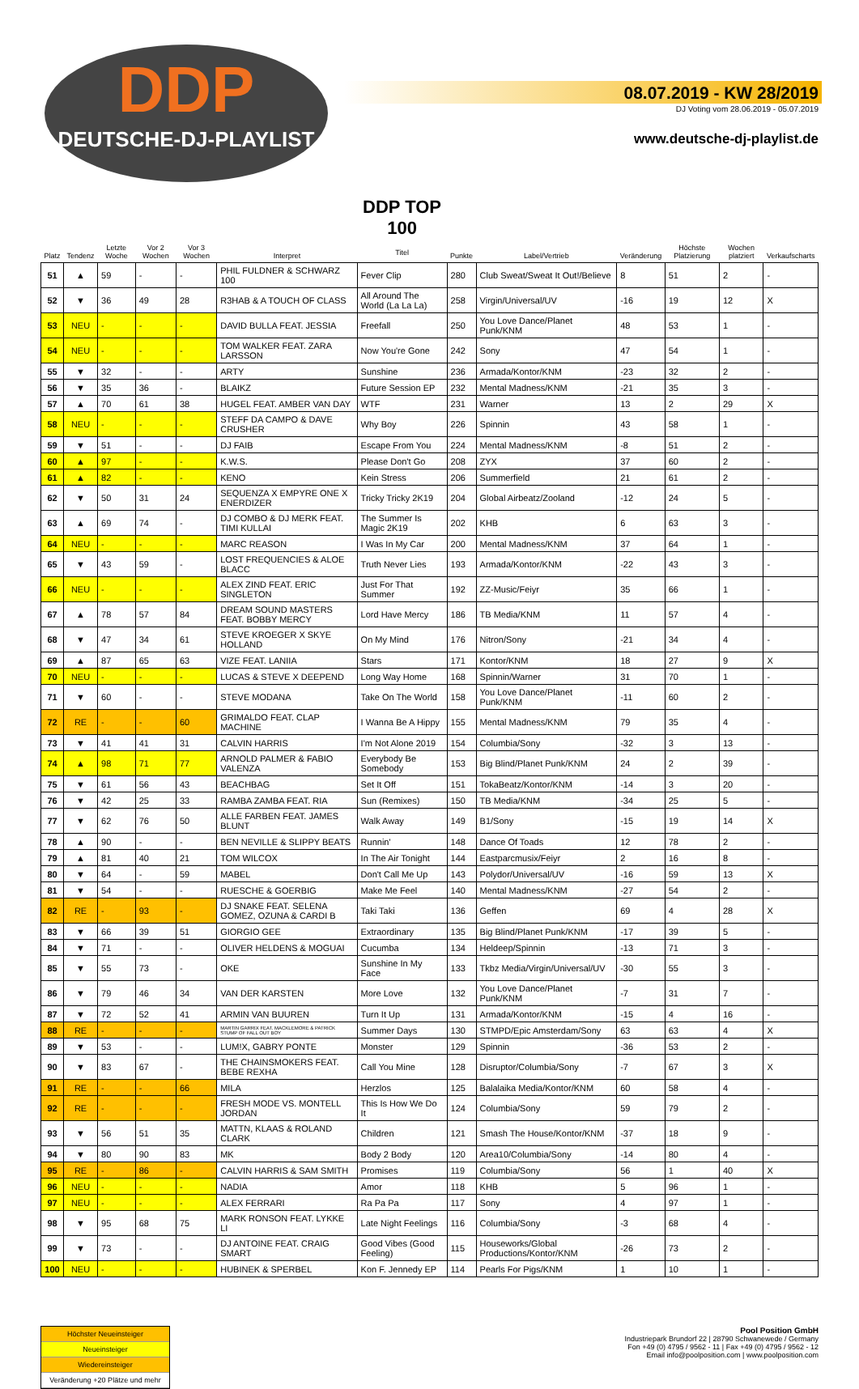DDP
DEUTSCHE-DJ-PLAYLIST
08.07.2019 - KW 28/2019
DJ Voting vom 28.06.2019 - 05.07.2019
www.deutsche-dj-playlist.de
| Platz | Tendenz | Letzte Woche | Vor 2 Wochen | Vor 3 Wochen | Interpret | DDP TOP 100 Titel | Punkte | Label/Vertrieb | Veränderung | Höchste Platzierung | Wochen platziert | Verkaufscharts |
| --- | --- | --- | --- | --- | --- | --- | --- | --- | --- | --- | --- | --- |
| 51 | ▲ | 59 | - | - | PHIL FULDNER & SCHWARZ 100 | Fever Clip | 280 | Club Sweat/Sweat It Out!/Believe | 8 | 51 | 2 | - |
| 52 | ▼ | 36 | 49 | 28 | R3HAB & A TOUCH OF CLASS | All Around The World (La La La) | 258 | Virgin/Universal/UV | -16 | 19 | 12 | X |
| 53 | NEU | - | - | - | DAVID BULLA FEAT. JESSIA | Freefall | 250 | You Love Dance/Planet Punk/KNM | 48 | 53 | 1 | - |
| 54 | NEU | - | - | - | TOM WALKER FEAT. ZARA LARSSON | Now You're Gone | 242 | Sony | 47 | 54 | 1 | - |
| 55 | ▼ | 32 | - | - | ARTY | Sunshine | 236 | Armada/Kontor/KNM | -23 | 32 | 2 | - |
| 56 | ▼ | 35 | 36 | - | BLAIKZ | Future Session EP | 232 | Mental Madness/KNM | -21 | 35 | 3 | - |
| 57 | ▲ | 70 | 61 | 38 | HUGEL FEAT. AMBER VAN DAY | WTF | 231 | Warner | 13 | 2 | 29 | X |
| 58 | NEU | - | - | - | STEFF DA CAMPO & DAVE CRUSHER | Why Boy | 226 | Spinnin | 43 | 58 | 1 | - |
| 59 | ▼ | 51 | - | - | DJ FAIB | Escape From You | 224 | Mental Madness/KNM | -8 | 51 | 2 | - |
| 60 | ▲ | 97 | - | - | K.W.S. | Please Don't Go | 208 | ZYX | 37 | 60 | 2 | - |
| 61 | ▲ | 82 | - | - | KENO | Kein Stress | 206 | Summerfield | 21 | 61 | 2 | - |
| 62 | ▼ | 50 | 31 | 24 | SEQUENZA X EMPYRE ONE X ENERDIZER | Tricky Tricky 2K19 | 204 | Global Airbeatz/Zooland | -12 | 24 | 5 | - |
| 63 | ▲ | 69 | 74 | - | DJ COMBO & DJ MERK FEAT. TIMI KULLAI | The Summer Is Magic 2K19 | 202 | KHB | 6 | 63 | 3 | - |
| 64 | NEU | - | - | - | MARC REASON | I Was In My Car | 200 | Mental Madness/KNM | 37 | 64 | 1 | - |
| 65 | ▼ | 43 | 59 | - | LOST FREQUENCIES & ALOE BLACC | Truth Never Lies | 193 | Armada/Kontor/KNM | -22 | 43 | 3 | - |
| 66 | NEU | - | - | - | ALEX ZIND FEAT. ERIC SINGLETON | Just For That Summer | 192 | ZZ-Music/Feiyr | 35 | 66 | 1 | - |
| 67 | ▲ | 78 | 57 | 84 | DREAM SOUND MASTERS FEAT. BOBBY MERCY | Lord Have Mercy | 186 | TB Media/KNM | 11 | 57 | 4 | - |
| 68 | ▼ | 47 | 34 | 61 | STEVE KROEGER X SKYE HOLLAND | On My Mind | 176 | Nitron/Sony | -21 | 34 | 4 | - |
| 69 | ▲ | 87 | 65 | 63 | VIZE FEAT. LANIIA | Stars | 171 | Kontor/KNM | 18 | 27 | 9 | X |
| 70 | NEU | - | - | - | LUCAS & STEVE X DEEPEND | Long Way Home | 168 | Spinnin/Warner | 31 | 70 | 1 | - |
| 71 | ▼ | 60 | - | - | STEVE MODANA | Take On The World | 158 | You Love Dance/Planet Punk/KNM | -11 | 60 | 2 | - |
| 72 | RE | - | - | 60 | GRIMALDO FEAT. CLAP MACHINE | I Wanna Be A Hippy | 155 | Mental Madness/KNM | 79 | 35 | 4 | - |
| 73 | ▼ | 41 | 41 | 31 | CALVIN HARRIS | I'm Not Alone 2019 | 154 | Columbia/Sony | -32 | 3 | 13 | - |
| 74 | ▲ | 98 | 71 | 77 | ARNOLD PALMER & FABIO VALENZA | Everybody Be Somebody | 153 | Big Blind/Planet Punk/KNM | 24 | 2 | 39 | - |
| 75 | ▼ | 61 | 56 | 43 | BEACHBAG | Set It Off | 151 | TokaBeatz/Kontor/KNM | -14 | 3 | 20 | - |
| 76 | ▼ | 42 | 25 | 33 | RAMBA ZAMBA FEAT. RIA | Sun (Remixes) | 150 | TB Media/KNM | -34 | 25 | 5 | - |
| 77 | ▼ | 62 | 76 | 50 | ALLE FARBEN FEAT. JAMES BLUNT | Walk Away | 149 | B1/Sony | -15 | 19 | 14 | X |
| 78 | ▲ | 90 | - | - | BEN NEVILLE & SLIPPY BEATS | Runnin' | 148 | Dance Of Toads | 12 | 78 | 2 | - |
| 79 | ▲ | 81 | 40 | 21 | TOM WILCOX | In The Air Tonight | 144 | Eastparcmusix/Feiyr | 2 | 16 | 8 | - |
| 80 | ▼ | 64 | - | 59 | MABEL | Don't Call Me Up | 143 | Polydor/Universal/UV | -16 | 59 | 13 | X |
| 81 | ▼ | 54 | - | - | RUESCHE & GOERBIG | Make Me Feel | 140 | Mental Madness/KNM | -27 | 54 | 2 | - |
| 82 | RE | - | 93 | - | DJ SNAKE FEAT. SELENA GOMEZ, OZUNA & CARDI B | Taki Taki | 136 | Geffen | 69 | 4 | 28 | X |
| 83 | ▼ | 66 | 39 | 51 | GIORGIO GEE | Extraordinary | 135 | Big Blind/Planet Punk/KNM | -17 | 39 | 5 | - |
| 84 | ▼ | 71 | - | - | OLIVER HELDENS & MOGUAI | Cucumba | 134 | Heldeep/Spinnin | -13 | 71 | 3 | - |
| 85 | ▼ | 55 | 73 | - | OKE | Sunshine In My Face | 133 | Tkbz Media/Virgin/Universal/UV | -30 | 55 | 3 | - |
| 86 | ▼ | 79 | 46 | 34 | VAN DER KARSTEN | More Love | 132 | You Love Dance/Planet Punk/KNM | -7 | 31 | 7 | - |
| 87 | ▼ | 72 | 52 | 41 | ARMIN VAN BUUREN | Turn It Up | 131 | Armada/Kontor/KNM | -15 | 4 | 16 | - |
| 88 | RE | - | - | - | MARTIN GARRIX FEAT. MACKLEMORE & PATRICK STUMP OF FALL OUT BOY | Summer Days | 130 | STMPD/Epic Amsterdam/Sony | 63 | 63 | 4 | X |
| 89 | ▼ | 53 | - | - | LUM!X, GABRY PONTE | Monster | 129 | Spinnin | -36 | 53 | 2 | - |
| 90 | ▼ | 83 | 67 | - | THE CHAINSMOKERS FEAT. BEBE REXHA | Call You Mine | 128 | Disruptor/Columbia/Sony | -7 | 67 | 3 | X |
| 91 | RE | - | - | 66 | MILA | Herzlos | 125 | Balalaika Media/Kontor/KNM | 60 | 58 | 4 | - |
| 92 | RE | - | - | - | FRESH MODE VS. MONTELL JORDAN | This Is How We Do It | 124 | Columbia/Sony | 59 | 79 | 2 | - |
| 93 | ▼ | 56 | 51 | 35 | MATTN, KLAAS & ROLAND CLARK | Children | 121 | Smash The House/Kontor/KNM | -37 | 18 | 9 | - |
| 94 | ▼ | 80 | 90 | 83 | MK | Body 2 Body | 120 | Area10/Columbia/Sony | -14 | 80 | 4 | - |
| 95 | RE | - | 86 | - | CALVIN HARRIS & SAM SMITH | Promises | 119 | Columbia/Sony | 56 | 1 | 40 | X |
| 96 | NEU | - | - | - | NADIA | Amor | 118 | KHB | 5 | 96 | 1 | - |
| 97 | NEU | - | - | - | ALEX FERRARI | Ra Pa Pa | 117 | Sony | 4 | 97 | 1 | - |
| 98 | ▼ | 95 | 68 | 75 | MARK RONSON FEAT. LYKKE LI | Late Night Feelings | 116 | Columbia/Sony | -3 | 68 | 4 | - |
| 99 | ▼ | 73 | - | - | DJ ANTOINE FEAT. CRAIG SMART | Good Vibes (Good Feeling) | 115 | Houseworks/Global Productions/Kontor/KNM | -26 | 73 | 2 | - |
| 100 | NEU | - | - | - | HUBINEK & SPERBEL | Kon F. Jennedy EP | 114 | Pearls For Pigs/KNM | 1 | 10 | 1 | - |
Höchster Neueinsteiger
Neueinsteiger
Wiedereinsteiger
Veränderung +20 Plätze und mehr
Pool Position GmbH
Industriepark Brundorf 22 | 28790 Schwanewede / Germany
Fon +49 (0) 4795 / 9562 - 11 | Fax +49 (0) 4795 / 9562 - 12
Email info@poolposition.com | www.poolposition.com